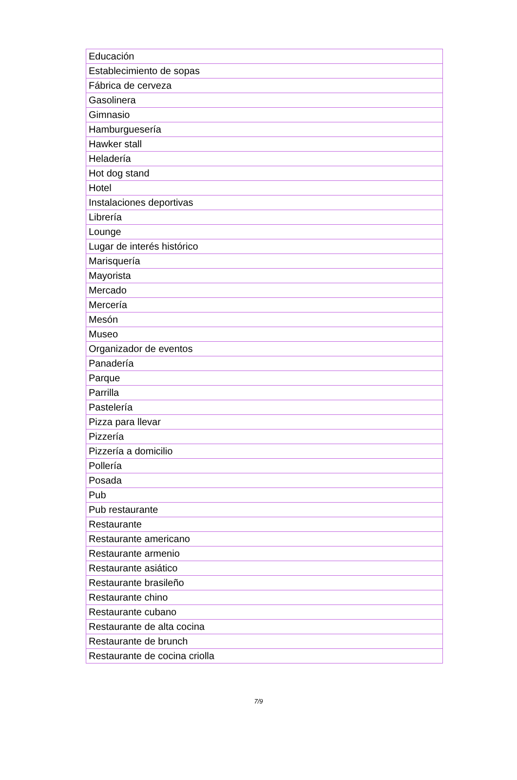| Educación |
| Establecimiento de sopas |
| Fábrica de cerveza |
| Gasolinera |
| Gimnasio |
| Hamburguesería |
| Hawker stall |
| Heladería |
| Hot dog stand |
| Hotel |
| Instalaciones deportivas |
| Librería |
| Lounge |
| Lugar de interés histórico |
| Marisquería |
| Mayorista |
| Mercado |
| Mercería |
| Mesón |
| Museo |
| Organizador de eventos |
| Panadería |
| Parque |
| Parrilla |
| Pastelería |
| Pizza para llevar |
| Pizzería |
| Pizzería a domicilio |
| Pollería |
| Posada |
| Pub |
| Pub restaurante |
| Restaurante |
| Restaurante americano |
| Restaurante armenio |
| Restaurante asiático |
| Restaurante brasileño |
| Restaurante chino |
| Restaurante cubano |
| Restaurante de alta cocina |
| Restaurante de brunch |
| Restaurante de cocina criolla |
7/9